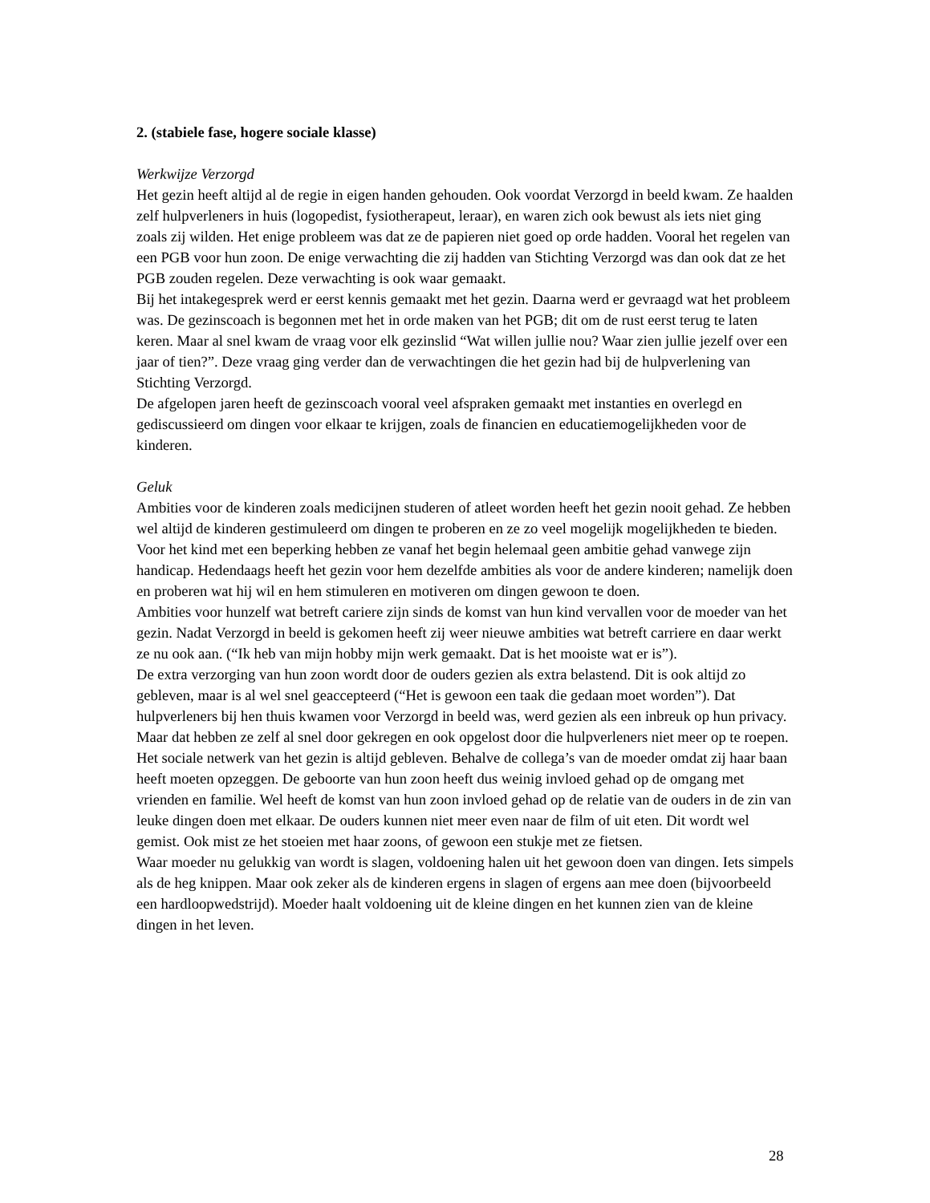2. (stabiele fase, hogere sociale klasse)
Werkwijze Verzorgd
Het gezin heeft altijd al de regie in eigen handen gehouden. Ook voordat Verzorgd in beeld kwam. Ze haalden zelf hulpverleners in huis (logopedist, fysiotherapeut, leraar), en waren zich ook bewust als iets niet ging zoals zij wilden. Het enige probleem was dat ze de papieren niet goed op orde hadden. Vooral het regelen van een PGB voor hun zoon. De enige verwachting die zij hadden van Stichting Verzorgd was dan ook dat ze het PGB zouden regelen. Deze verwachting is ook waar gemaakt.
Bij het intakegesprek werd er eerst kennis gemaakt met het gezin. Daarna werd er gevraagd wat het probleem was. De gezinscoach is begonnen met het in orde maken van het PGB; dit om de rust eerst terug te laten keren. Maar al snel kwam de vraag voor elk gezinslid “Wat willen jullie nou? Waar zien jullie jezelf over een jaar of tien?”. Deze vraag ging verder dan de verwachtingen die het gezin had bij de hulpverlening van Stichting Verzorgd.
De afgelopen jaren heeft de gezinscoach vooral veel afspraken gemaakt met instanties en overlegd en gediscussieerd om dingen voor elkaar te krijgen, zoals de financien en educatiemogelijkheden voor de kinderen.
Geluk
Ambities voor de kinderen zoals medicijnen studeren of atleet worden heeft het gezin nooit gehad. Ze hebben wel altijd de kinderen gestimuleerd om dingen te proberen en ze zo veel mogelijk mogelijkheden te bieden. Voor het kind met een beperking hebben ze vanaf het begin helemaal geen ambitie gehad vanwege zijn handicap. Hedendaags heeft het gezin voor hem dezelfde ambities als voor de andere kinderen; namelijk doen en proberen wat hij wil en hem stimuleren en motiveren om dingen gewoon te doen.
Ambities voor hunzelf wat betreft cariere zijn sinds de komst van hun kind vervallen voor de moeder van het gezin. Nadat Verzorgd in beeld is gekomen heeft zij weer nieuwe ambities wat betreft carriere en daar werkt ze nu ook aan. (“Ik heb van mijn hobby mijn werk gemaakt. Dat is het mooiste wat er is”).
De extra verzorging van hun zoon wordt door de ouders gezien als extra belastend. Dit is ook altijd zo gebleven, maar is al wel snel geaccepteerd (“Het is gewoon een taak die gedaan moet worden”). Dat hulpverleners bij hen thuis kwamen voor Verzorgd in beeld was, werd gezien als een inbreuk op hun privacy. Maar dat hebben ze zelf al snel door gekregen en ook opgelost door die hulpverleners niet meer op te roepen.
Het sociale netwerk van het gezin is altijd gebleven. Behalve de collega’s van de moeder omdat zij haar baan heeft moeten opzeggen. De geboorte van hun zoon heeft dus weinig invloed gehad op de omgang met vrienden en familie. Wel heeft de komst van hun zoon invloed gehad op de relatie van de ouders in de zin van leuke dingen doen met elkaar. De ouders kunnen niet meer even naar de film of uit eten. Dit wordt wel gemist. Ook mist ze het stoeien met haar zoons, of gewoon een stukje met ze fietsen.
Waar moeder nu gelukkig van wordt is slagen, voldoening halen uit het gewoon doen van dingen. Iets simpels als de heg knippen. Maar ook zeker als de kinderen ergens in slagen of ergens aan mee doen (bijvoorbeeld een hardloopwedstrijd). Moeder haalt voldoening uit de kleine dingen en het kunnen zien van de kleine dingen in het leven.
28